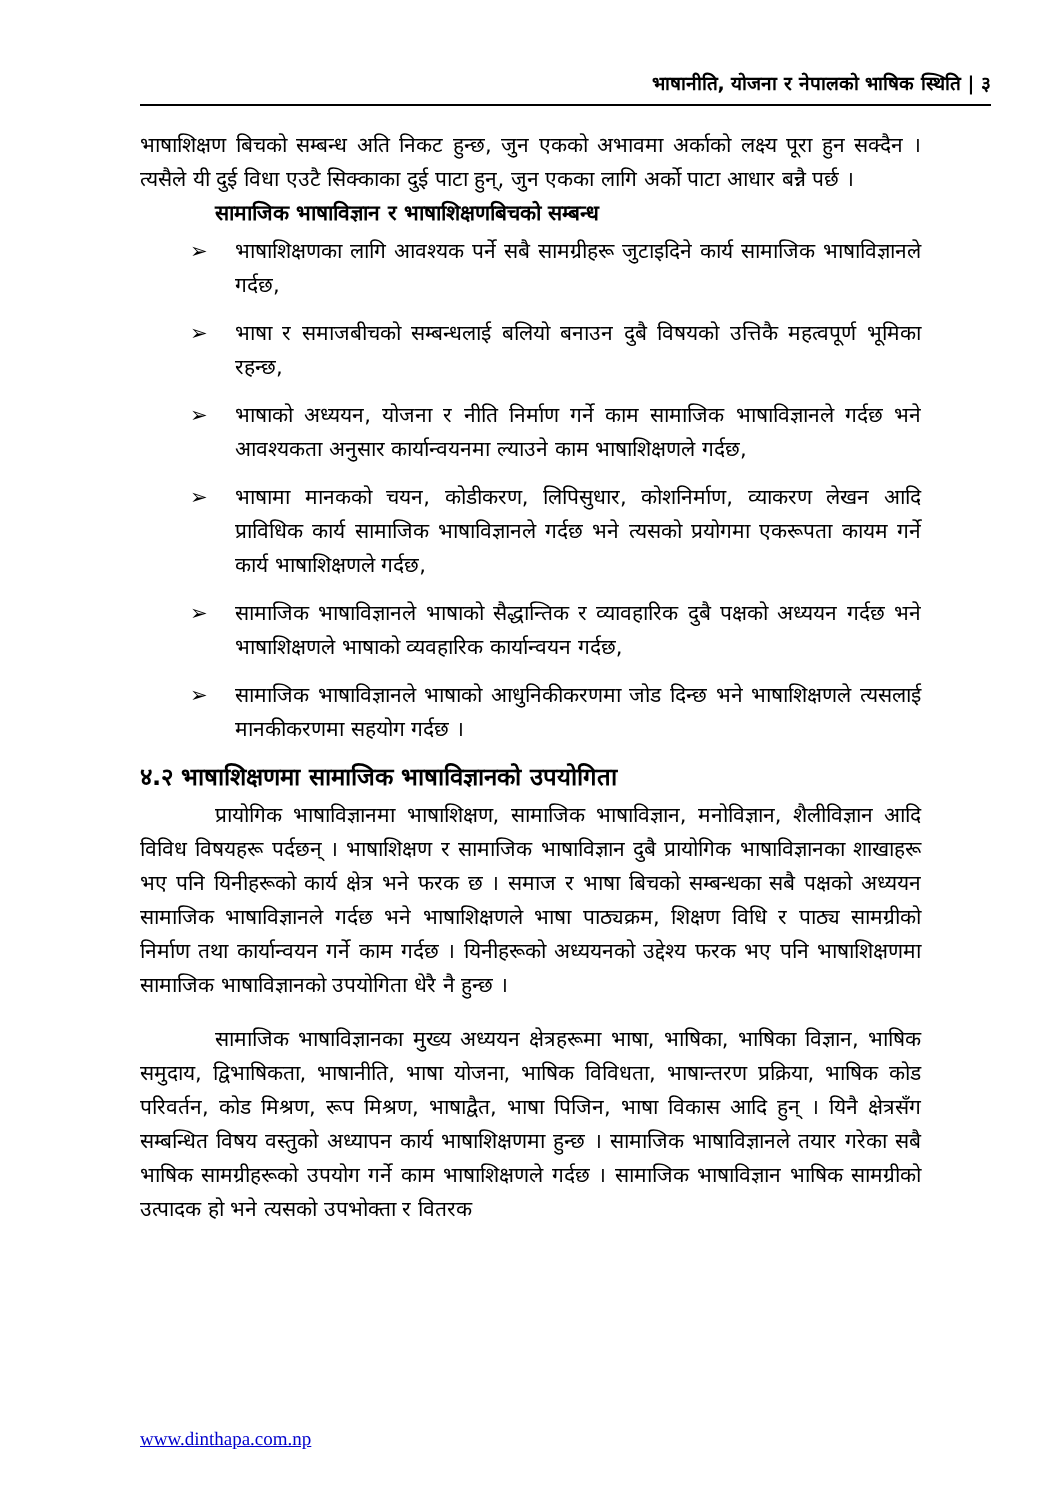भाषानीति, योजना र नेपालको भाषिक स्थिति | ३
भाषाशिक्षण बिचको सम्बन्ध अति निकट हुन्छ, जुन एकको अभावमा अर्काको लक्ष्य पूरा हुन सक्दैन । त्यसैले यी दुई विधा एउटै सिक्काका दुई पाटा हुन्, जुन एकका लागि अर्को पाटा आधार बन्नै पर्छ ।
सामाजिक भाषाविज्ञान र भाषाशिक्षणबिचको सम्बन्ध
➢ भाषाशिक्षणका लागि आवश्यक पर्ने सबै सामग्रीहरू जुटाइदिने कार्य सामाजिक भाषाविज्ञानले गर्दछ,
➢ भाषा र समाजबीचको सम्बन्धलाई बलियो बनाउन दुबै विषयको उत्तिकै महत्वपूर्ण भूमिका रहन्छ,
➢ भाषाको अध्ययन, योजना र नीति निर्माण गर्ने काम सामाजिक भाषाविज्ञानले गर्दछ भने आवश्यकता अनुसार कार्यान्वयनमा ल्याउने काम भाषाशिक्षणले गर्दछ,
➢ भाषामा मानकको चयन, कोडीकरण, लिपिसुधार, कोशनिर्माण, व्याकरण लेखन आदि प्राविधिक कार्य सामाजिक भाषाविज्ञानले गर्दछ भने त्यसको प्रयोगमा एकरूपता कायम गर्ने कार्य भाषाशिक्षणले गर्दछ,
➢ सामाजिक भाषाविज्ञानले भाषाको सैद्धान्तिक र व्यावहारिक दुबै पक्षको अध्ययन गर्दछ भने भाषाशिक्षणले भाषाको व्यवहारिक कार्यान्वयन गर्दछ,
➢ सामाजिक भाषाविज्ञानले भाषाको आधुनिकीकरणमा जोड दिन्छ भने भाषाशिक्षणले त्यसलाई मानकीकरणमा सहयोग गर्दछ ।
४.२ भाषाशिक्षणमा सामाजिक भाषाविज्ञानको उपयोगिता
प्रायोगिक भाषाविज्ञानमा भाषाशिक्षण, सामाजिक भाषाविज्ञान, मनोविज्ञान, शैलीविज्ञान आदि विविध विषयहरू पर्दछन् । भाषाशिक्षण र सामाजिक भाषाविज्ञान दुबै प्रायोगिक भाषाविज्ञानका शाखाहरू भए पनि यिनीहरूको कार्य क्षेत्र भने फरक छ । समाज र भाषा बिचको सम्बन्धका सबै पक्षको अध्ययन सामाजिक भाषाविज्ञानले गर्दछ भने भाषाशिक्षणले भाषा पाठ्यक्रम, शिक्षण विधि र पाठ्य सामग्रीको निर्माण तथा कार्यान्वयन गर्ने काम गर्दछ । यिनीहरूको अध्ययनको उद्देश्य फरक भए पनि भाषाशिक्षणमा सामाजिक भाषाविज्ञानको उपयोगिता धेरै नै हुन्छ ।
सामाजिक भाषाविज्ञानका मुख्य अध्ययन क्षेत्रहरूमा भाषा, भाषिका, भाषिका विज्ञान, भाषिक समुदाय, द्विभाषिकता, भाषानीति, भाषा योजना, भाषिक विविधता, भाषान्तरण प्रक्रिया, भाषिक कोड परिवर्तन, कोड मिश्रण, रूप मिश्रण, भाषाद्वैत, भाषा पिजिन, भाषा विकास आदि हुन् । यिनै क्षेत्रसँग सम्बन्धित विषय वस्तुको अध्यापन कार्य भाषाशिक्षणमा हुन्छ । सामाजिक भाषाविज्ञानले तयार गरेका सबै भाषिक सामग्रीहरूको उपयोग गर्ने काम भाषाशिक्षणले गर्दछ । सामाजिक भाषाविज्ञान भाषिक सामग्रीको उत्पादक हो भने त्यसको उपभोक्ता र वितरक
www.dinthapa.com.np